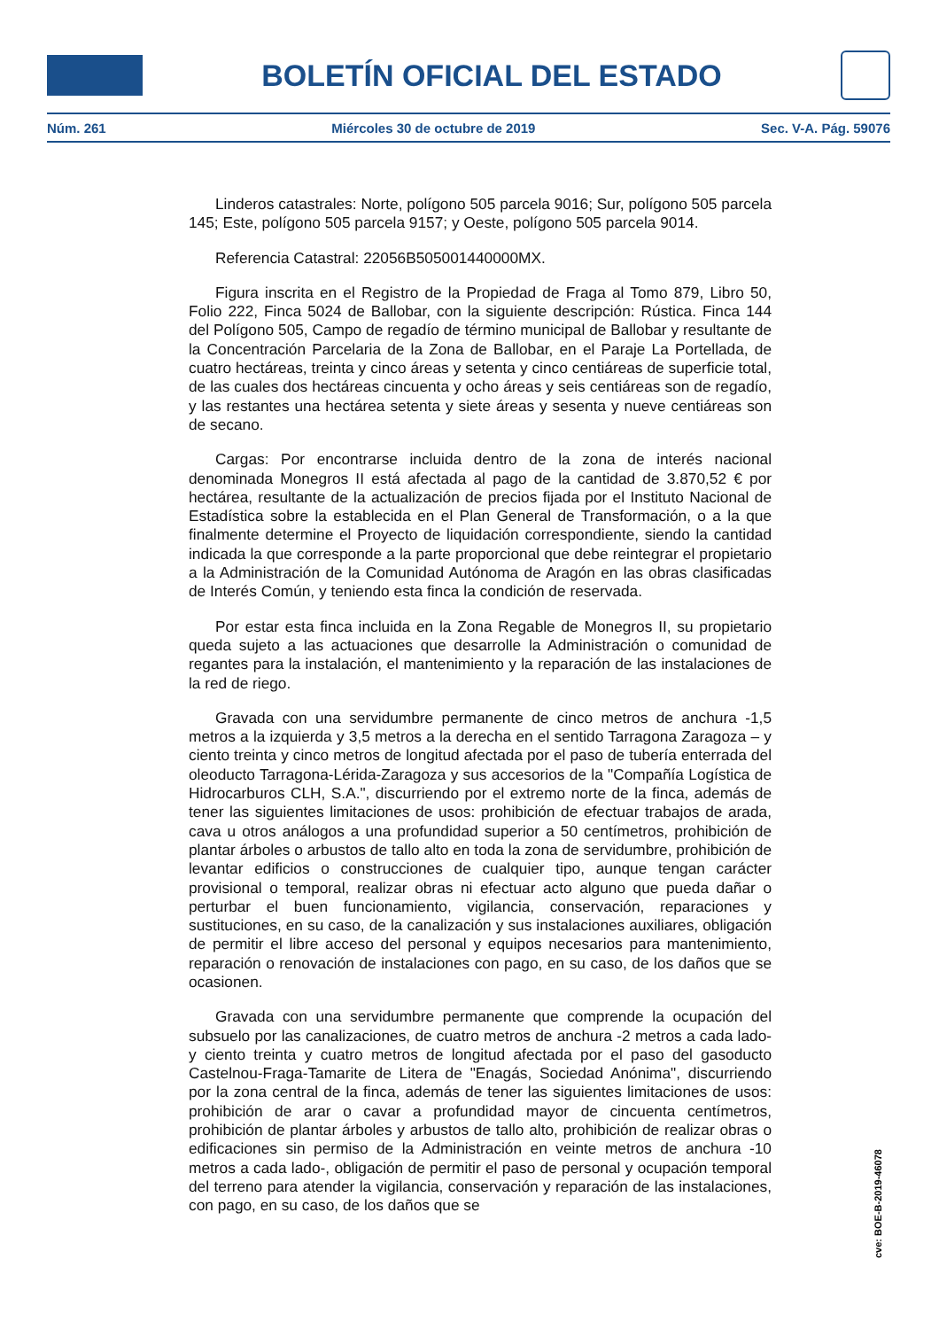BOLETÍN OFICIAL DEL ESTADO
Núm. 261 Miércoles 30 de octubre de 2019 Sec. V-A. Pág. 59076
Linderos catastrales: Norte, polígono 505 parcela 9016; Sur, polígono 505 parcela 145; Este, polígono 505 parcela 9157; y Oeste, polígono 505 parcela 9014.
Referencia Catastral: 22056B505001440000MX.
Figura inscrita en el Registro de la Propiedad de Fraga al Tomo 879, Libro 50, Folio 222, Finca 5024 de Ballobar, con la siguiente descripción: Rústica. Finca 144 del Polígono 505, Campo de regadío de término municipal de Ballobar y resultante de la Concentración Parcelaria de la Zona de Ballobar, en el Paraje La Portellada, de cuatro hectáreas, treinta y cinco áreas y setenta y cinco centiáreas de superficie total, de las cuales dos hectáreas cincuenta y ocho áreas y seis centiáreas son de regadío, y las restantes una hectárea setenta y siete áreas y sesenta y nueve centiáreas son de secano.
Cargas: Por encontrarse incluida dentro de la zona de interés nacional denominada Monegros II está afectada al pago de la cantidad de 3.870,52 € por hectárea, resultante de la actualización de precios fijada por el Instituto Nacional de Estadística sobre la establecida en el Plan General de Transformación, o a la que finalmente determine el Proyecto de liquidación correspondiente, siendo la cantidad indicada la que corresponde a la parte proporcional que debe reintegrar el propietario a la Administración de la Comunidad Autónoma de Aragón en las obras clasificadas de Interés Común, y teniendo esta finca la condición de reservada.
Por estar esta finca incluida en la Zona Regable de Monegros II, su propietario queda sujeto a las actuaciones que desarrolle la Administración o comunidad de regantes para la instalación, el mantenimiento y la reparación de las instalaciones de la red de riego.
Gravada con una servidumbre permanente de cinco metros de anchura -1,5 metros a la izquierda y 3,5 metros a la derecha en el sentido Tarragona Zaragoza – y ciento treinta y cinco metros de longitud afectada por el paso de tubería enterrada del oleoducto Tarragona-Lérida-Zaragoza y sus accesorios de la "Compañía Logística de Hidrocarburos CLH, S.A.", discurriendo por el extremo norte de la finca, además de tener las siguientes limitaciones de usos: prohibición de efectuar trabajos de arada, cava u otros análogos a una profundidad superior a 50 centímetros, prohibición de plantar árboles o arbustos de tallo alto en toda la zona de servidumbre, prohibición de levantar edificios o construcciones de cualquier tipo, aunque tengan carácter provisional o temporal, realizar obras ni efectuar acto alguno que pueda dañar o perturbar el buen funcionamiento, vigilancia, conservación, reparaciones y sustituciones, en su caso, de la canalización y sus instalaciones auxiliares, obligación de permitir el libre acceso del personal y equipos necesarios para mantenimiento, reparación o renovación de instalaciones con pago, en su caso, de los daños que se ocasionen.
Gravada con una servidumbre permanente que comprende la ocupación del subsuelo por las canalizaciones, de cuatro metros de anchura -2 metros a cada lado- y ciento treinta y cuatro metros de longitud afectada por el paso del gasoducto Castelnou-Fraga-Tamarite de Litera de "Enagás, Sociedad Anónima", discurriendo por la zona central de la finca, además de tener las siguientes limitaciones de usos: prohibición de arar o cavar a profundidad mayor de cincuenta centímetros, prohibición de plantar árboles y arbustos de tallo alto, prohibición de realizar obras o edificaciones sin permiso de la Administración en veinte metros de anchura -10 metros a cada lado-, obligación de permitir el paso de personal y ocupación temporal del terreno para atender la vigilancia, conservación y reparación de las instalaciones, con pago, en su caso, de los daños que se
cve: BOE-B-2019-46078